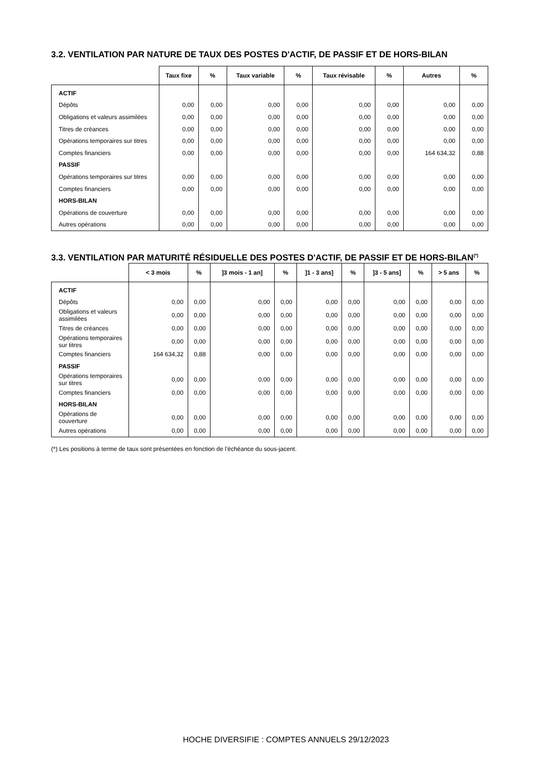3.2. VENTILATION PAR NATURE DE TAUX DES POSTES D'ACTIF, DE PASSIF ET DE HORS-BILAN
| | Taux fixe | % | Taux variable | % | Taux révisable | % | Autres | % |
| --- | --- | --- | --- | --- | --- | --- | --- | --- |
| ACTIF | | | | | | | | |
| Dépôts | 0,00 | 0,00 | 0,00 | 0,00 | 0,00 | 0,00 | 0,00 | 0,00 |
| Obligations et valeurs assimilées | 0,00 | 0,00 | 0,00 | 0,00 | 0,00 | 0,00 | 0,00 | 0,00 |
| Titres de créances | 0,00 | 0,00 | 0,00 | 0,00 | 0,00 | 0,00 | 0,00 | 0,00 |
| Opérations temporaires sur titres | 0,00 | 0,00 | 0,00 | 0,00 | 0,00 | 0,00 | 0,00 | 0,00 |
| Comptes financiers | 0,00 | 0,00 | 0,00 | 0,00 | 0,00 | 0,00 | 164 634,32 | 0,88 |
| PASSIF | | | | | | | | |
| Opérations temporaires sur titres | 0,00 | 0,00 | 0,00 | 0,00 | 0,00 | 0,00 | 0,00 | 0,00 |
| Comptes financiers | 0,00 | 0,00 | 0,00 | 0,00 | 0,00 | 0,00 | 0,00 | 0,00 |
| HORS-BILAN | | | | | | | | |
| Opérations de couverture | 0,00 | 0,00 | 0,00 | 0,00 | 0,00 | 0,00 | 0,00 | 0,00 |
| Autres opérations | 0,00 | 0,00 | 0,00 | 0,00 | 0,00 | 0,00 | 0,00 | 0,00 |
3.3. VENTILATION PAR MATURITÉ RÉSIDUELLE DES POSTES D'ACTIF, DE PASSIF ET DE HORS-BILAN<sup>(*)</sup>
| | < 3 mois | % | ]3 mois - 1 an] | % | ]1 - 3 ans] | % | ]3 - 5 ans] | % | > 5 ans | % |
| --- | --- | --- | --- | --- | --- | --- | --- | --- | --- | --- |
| ACTIF | | | | | | | | | | |
| Dépôts | 0,00 | 0,00 | 0,00 | 0,00 | 0,00 | 0,00 | 0,00 | 0,00 | 0,00 | 0,00 |
| Obligations et valeurs assimilées | 0,00 | 0,00 | 0,00 | 0,00 | 0,00 | 0,00 | 0,00 | 0,00 | 0,00 | 0,00 |
| Titres de créances | 0,00 | 0,00 | 0,00 | 0,00 | 0,00 | 0,00 | 0,00 | 0,00 | 0,00 | 0,00 |
| Opérations temporaires sur titres | 0,00 | 0,00 | 0,00 | 0,00 | 0,00 | 0,00 | 0,00 | 0,00 | 0,00 | 0,00 |
| Comptes financiers | 164 634,32 | 0,88 | 0,00 | 0,00 | 0,00 | 0,00 | 0,00 | 0,00 | 0,00 | 0,00 |
| PASSIF | | | | | | | | | | |
| Opérations temporaires sur titres | 0,00 | 0,00 | 0,00 | 0,00 | 0,00 | 0,00 | 0,00 | 0,00 | 0,00 | 0,00 |
| Comptes financiers | 0,00 | 0,00 | 0,00 | 0,00 | 0,00 | 0,00 | 0,00 | 0,00 | 0,00 | 0,00 |
| HORS-BILAN | | | | | | | | | | |
| Opérations de couverture | 0,00 | 0,00 | 0,00 | 0,00 | 0,00 | 0,00 | 0,00 | 0,00 | 0,00 | 0,00 |
| Autres opérations | 0,00 | 0,00 | 0,00 | 0,00 | 0,00 | 0,00 | 0,00 | 0,00 | 0,00 | 0,00 |
(*) Les positions à terme de taux sont présentées en fonction de l'échéance du sous-jacent.
HOCHE DIVERSIFIE : COMPTES ANNUELS 29/12/2023